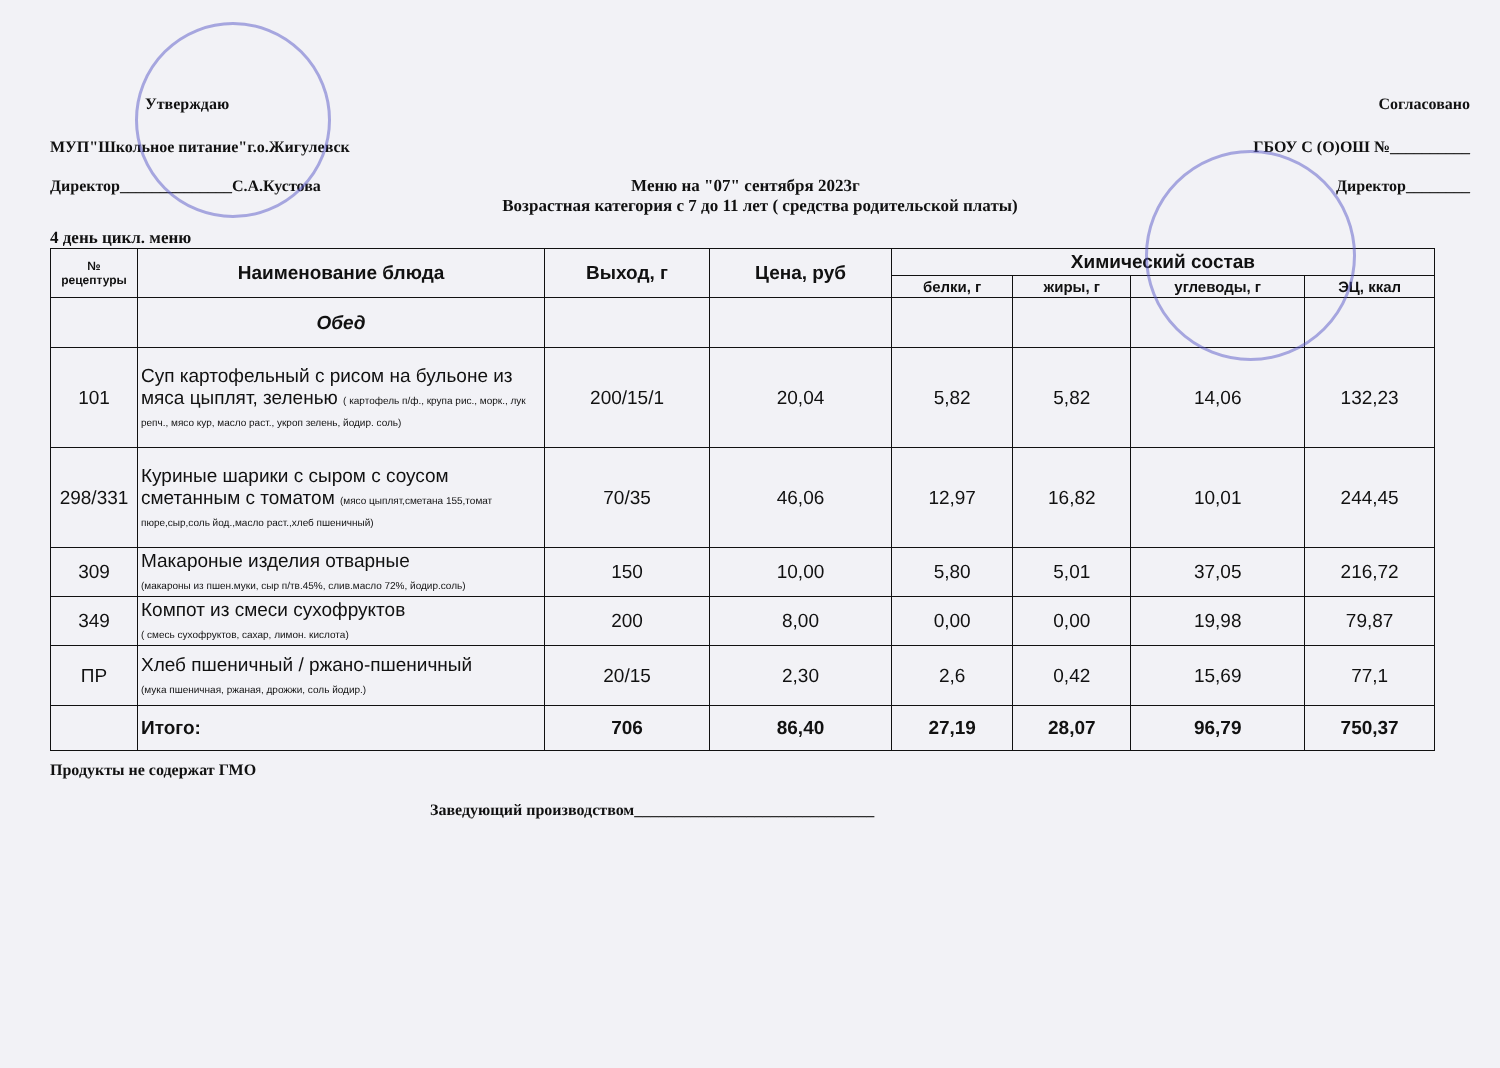Утверждаю Согласовано
МУП"Школьное питание"г.о.Жигулевск ГБОУ С (О)ОШ №__________
Директор______________С.А.Кустова
Меню на "07" сентября 2023г Директор________
Возрастная категория с 7 до 11 лет ( средства родительской платы)
4 день цикл. меню
| № рецептуры | Наименование блюда | Выход, г | Цена, руб | Химический состав | | | |
| --- | --- | --- | --- | --- | --- | --- | --- |
| | | | | белки, г | жиры, г | углеводы, г | ЭЦ, ккал |
| | Обед | | | | | | |
| 101 | Суп картофельный с рисом на бульоне из мяса цыплят, зеленью ( картофель п/ф., крупа рис., морк., лук репч., мясо кур, масло раст., укроп зелень, йодир. соль) | 200/15/1 | 20,04 | 5,82 | 5,82 | 14,06 | 132,23 |
| 298/331 | Куриные шарики с сыром с соусом сметанным с томатом (мясо цыплят,сметана 155,томат пюре,сыр,соль йод.,масло раст.,хлеб пшеничный) | 70/35 | 46,06 | 12,97 | 16,82 | 10,01 | 244,45 |
| 309 | Макароные изделия отварные (макароны из пшен.муки, сыр п/тв.45%, слив.масло 72%, йодир.соль) | 150 | 10,00 | 5,80 | 5,01 | 37,05 | 216,72 |
| 349 | Компот из смеси сухофруктов ( смесь сухофруктов, сахар, лимон. кислота) | 200 | 8,00 | 0,00 | 0,00 | 19,98 | 79,87 |
| ПР | Хлеб пшеничный / ржано-пшеничный (мука пшеничная, ржаная, дрожжи, соль йодир.) | 20/15 | 2,30 | 2,6 | 0,42 | 15,69 | 77,1 |
| | Итого: | 706 | 86,40 | 27,19 | 28,07 | 96,79 | 750,37 |
Продукты не содержат ГМО
Заведующий производством______________________________